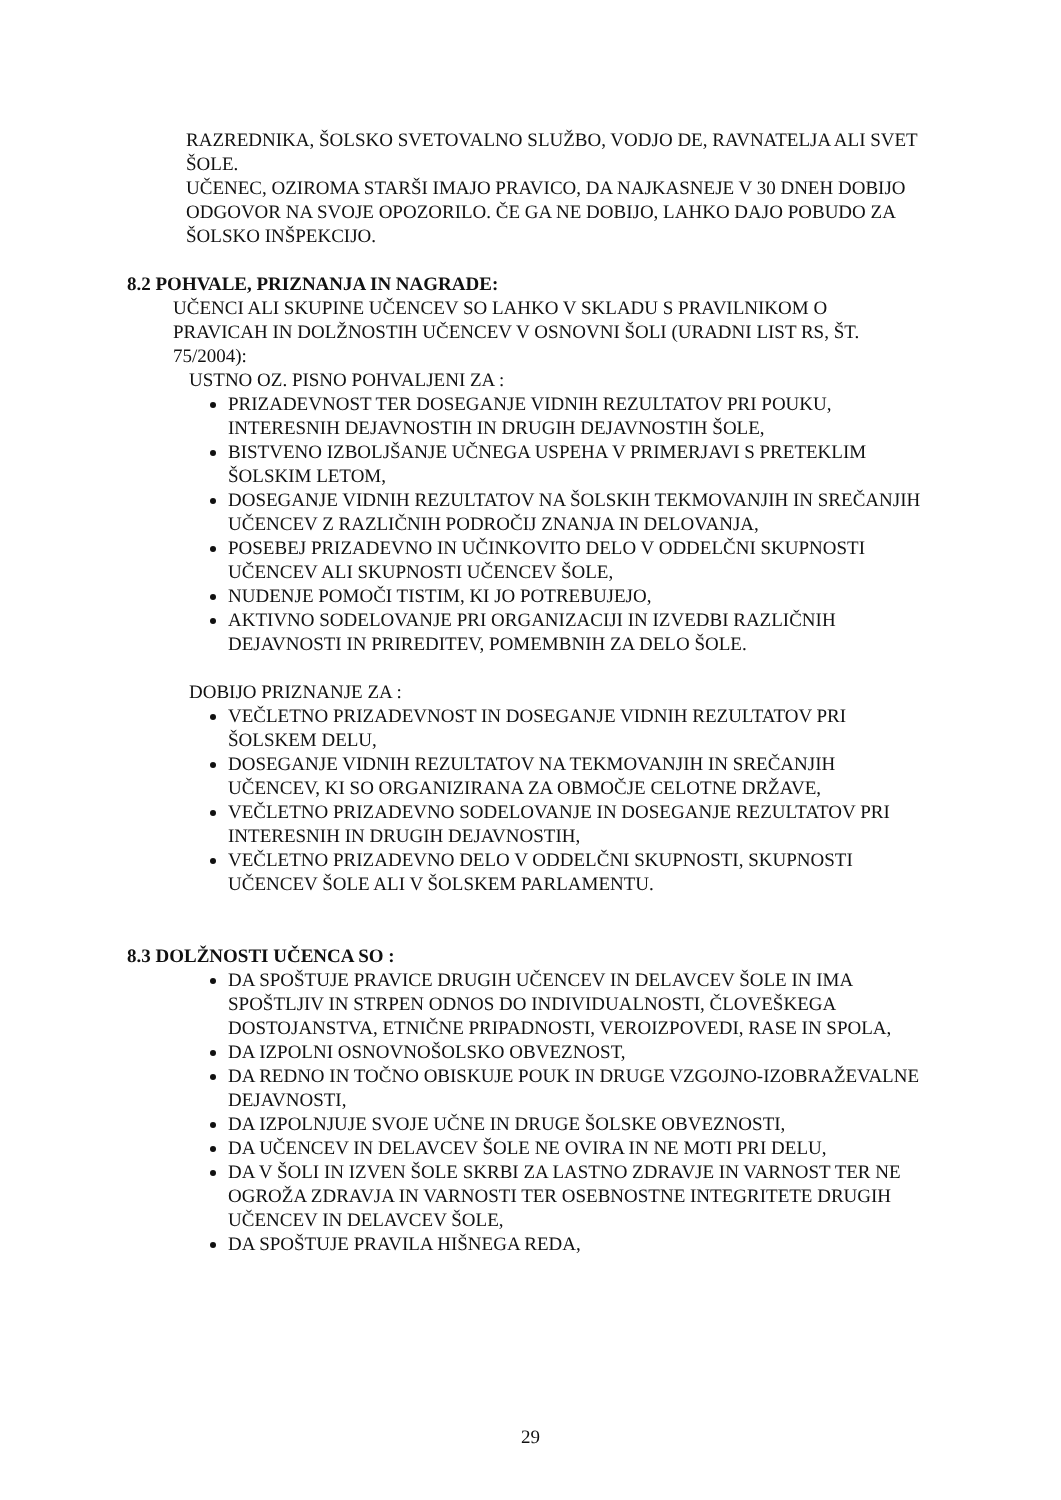RAZREDNIKA, ŠOLSKO SVETOVALNO SLUŽBO, VODJO DE, RAVNATELJA ALI SVET ŠOLE.
UČENEC, OZIROMA STARŠI IMAJO PRAVICO, DA NAJKASNEJE V 30 DNEH DOBIJO ODGOVOR NA SVOJE OPOZORILO. ČE GA NE DOBIJO, LAHKO DAJO POBUDO ZA ŠOLSKO INŠPEKCIJO.
8.2 POHVALE, PRIZNANJA IN NAGRADE:
UČENCI ALI SKUPINE UČENCEV SO LAHKO V SKLADU S PRAVILNIKOM O PRAVICAH IN DOLŽNOSTIH UČENCEV V OSNOVNI ŠOLI (URADNI LIST RS, ŠT. 75/2004):
USTNO OZ. PISNO POHVALJENI ZA :
PRIZADEVNOST TER DOSEGANJE VIDNIH REZULTATOV PRI POUKU, INTERESNIH DEJAVNOSTIH IN DRUGIH DEJAVNOSTIH ŠOLE,
BISTVENO IZBOLJŠANJE UČNEGA USPEHA V PRIMERJAVI S PRETEKLIM ŠOLSKIM LETOM,
DOSEGANJE VIDNIH REZULTATOV NA ŠOLSKIH TEKMOVANJIH IN SREČANJIH UČENCEV Z RAZLIČNIH PODROČIJ ZNANJA IN DELOVANJA,
POSEBEJ PRIZADEVNO IN UČINKOVITO DELO V ODDELČNI SKUPNOSTI UČENCEV ALI SKUPNOSTI UČENCEV ŠOLE,
NUDENJE POMOČI TISTIM, KI JO POTREBUJEJO,
AKTIVNO SODELOVANJE PRI ORGANIZACIJI IN IZVEDBI RAZLIČNIH DEJAVNOSTI IN PRIREDITEV, POMEMBNIH ZA DELO ŠOLE.
DOBIJO PRIZNANJE ZA :
VEČLETNO PRIZADEVNOST IN DOSEGANJE VIDNIH REZULTATOV PRI ŠOLSKEM DELU,
DOSEGANJE VIDNIH REZULTATOV NA TEKMOVANJIH IN SREČANJIH UČENCEV, KI SO ORGANIZIRANA ZA OBMOČJE CELOTNE DRŽAVE,
VEČLETNO PRIZADEVNO SODELOVANJE IN DOSEGANJE REZULTATOV PRI INTERESNIH IN DRUGIH DEJAVNOSTIH,
VEČLETNO PRIZADEVNO DELO V ODDELČNI SKUPNOSTI, SKUPNOSTI UČENCEV ŠOLE ALI V ŠOLSKEM PARLAMENTU.
8.3 DOLŽNOSTI UČENCA SO :
DA SPOŠTUJE PRAVICE DRUGIH UČENCEV IN DELAVCEV ŠOLE IN IMA SPOŠTLJIV IN STRPEN ODNOS DO INDIVIDUALNOSTI, ČLOVEŠKEGA DOSTOJANSTVA, ETNIČNE PRIPADNOSTI, VEROIZPOVEDI, RASE IN SPOLA,
DA IZPOLNI OSNOVNOŠOLSKO OBVEZNOST,
DA REDNO IN TOČNO OBISKUJE POUK IN DRUGE VZGOJNO-IZOBRAŽEVALNE DEJAVNOSTI,
DA IZPOLNJUJE SVOJE UČNE IN DRUGE ŠOLSKE OBVEZNOSTI,
DA UČENCEV IN DELAVCEV ŠOLE NE OVIRA IN NE MOTI PRI DELU,
DA V ŠOLI IN IZVEN ŠOLE SKRBI ZA LASTNO ZDRAVJE IN VARNOST TER NE OGROŽA ZDRAVJA IN VARNOSTI TER OSEBNOSTNE INTEGRITETE DRUGIH UČENCEV IN DELAVCEV ŠOLE,
DA SPOŠTUJE PRAVILA HIŠNEGA REDA,
29